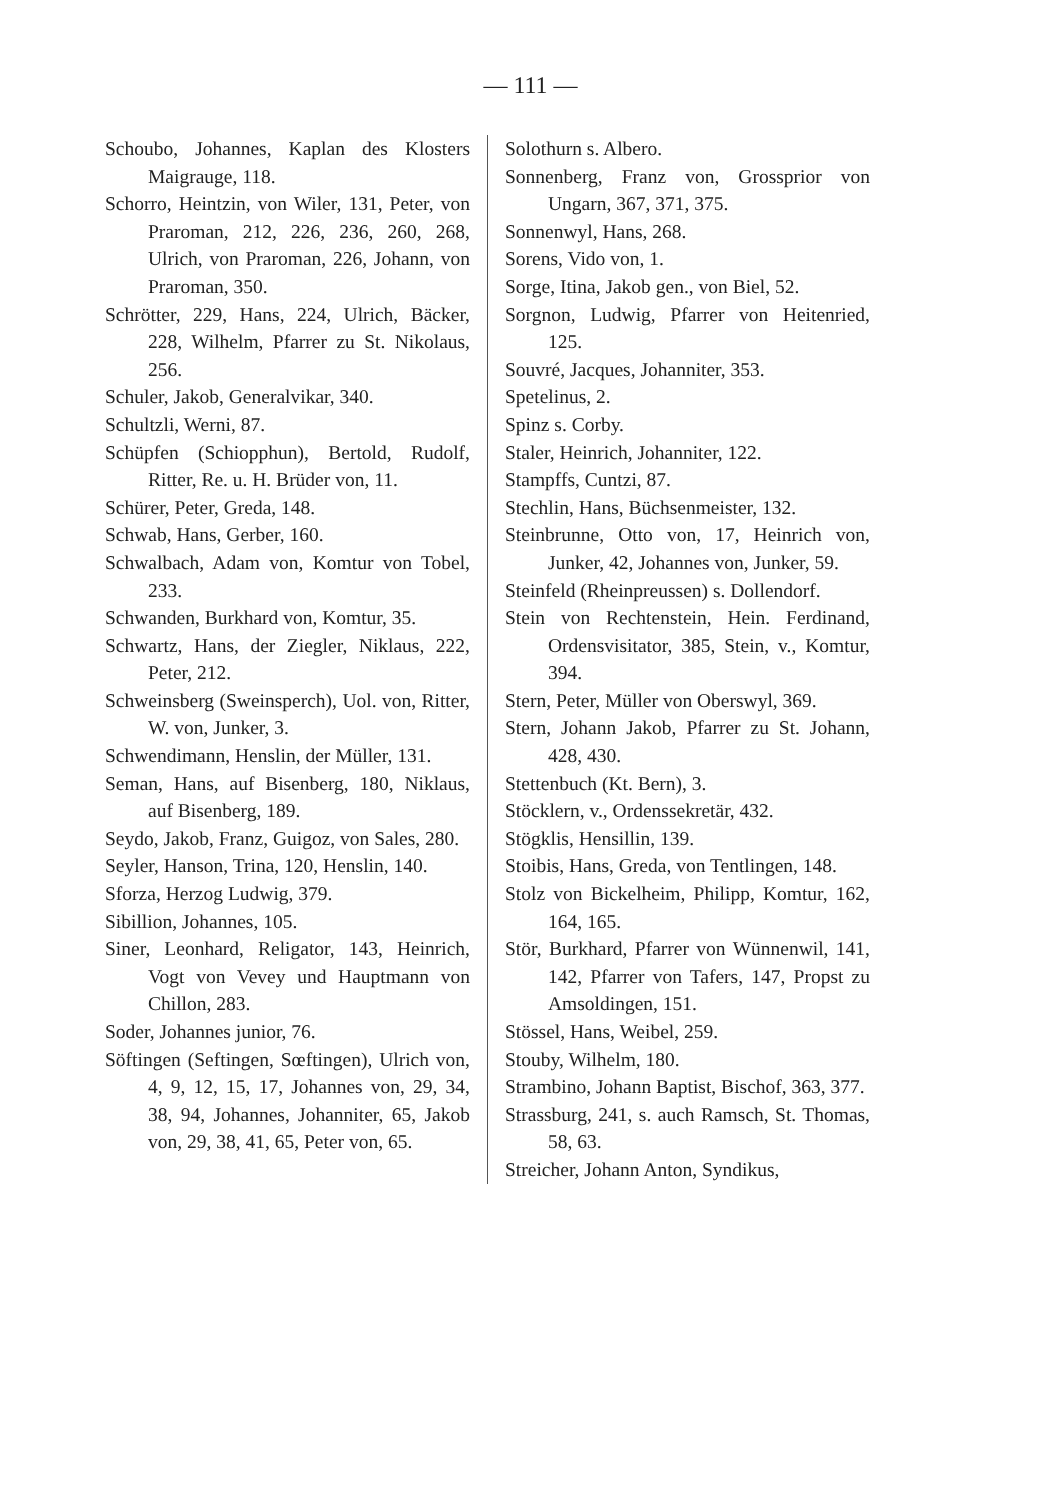— 111 —
Schoubo, Johannes, Kaplan des Klosters Maigrauge, 118.
Schorro, Heintzin, von Wiler, 131, Peter, von Praroman, 212, 226, 236, 260, 268, Ulrich, von Praroman, 226, Johann, von Praroman, 350.
Schrötter, 229, Hans, 224, Ulrich, Bäcker, 228, Wilhelm, Pfarrer zu St. Nikolaus, 256.
Schuler, Jakob, Generalvikar, 340.
Schultzli, Werni, 87.
Schüpfen (Schiopphun), Bertold, Rudolf, Ritter, Re. u. H. Brüder von, 11.
Schürer, Peter, Greda, 148.
Schwab, Hans, Gerber, 160.
Schwalbach, Adam von, Komtur von Tobel, 233.
Schwanden, Burkhard von, Komtur, 35.
Schwartz, Hans, der Ziegler, Niklaus, 222, Peter, 212.
Schweinsberg (Sweinsperch), Uol. von, Ritter, W. von, Junker, 3.
Schwendimann, Henslin, der Müller, 131.
Seman, Hans, auf Bisenberg, 180, Niklaus, auf Bisenberg, 189.
Seydo, Jakob, Franz, Guigoz, von Sales, 280.
Seyler, Hanson, Trina, 120, Henslin, 140.
Sforza, Herzog Ludwig, 379.
Sibillion, Johannes, 105.
Siner, Leonhard, Religator, 143, Heinrich, Vogt von Vevey und Hauptmann von Chillon, 283.
Soder, Johannes junior, 76.
Söftingen (Seftingen, Sœftingen), Ulrich von, 4, 9, 12, 15, 17, Johannes von, 29, 34, 38, 94, Johannes, Johanniter, 65, Jakob von, 29, 38, 41, 65, Peter von, 65.
Solothurn s. Albero.
Sonnenberg, Franz von, Grossprior von Ungarn, 367, 371, 375.
Sonnenwyl, Hans, 268.
Sorens, Vido von, 1.
Sorge, Itina, Jakob gen., von Biel, 52.
Sorgnon, Ludwig, Pfarrer von Heitenried, 125.
Souvré, Jacques, Johanniter, 353.
Spetelinus, 2.
Spinz s. Corby.
Staler, Heinrich, Johanniter, 122.
Stampffs, Cuntzi, 87.
Stechlin, Hans, Büchsenmeister, 132.
Steinbrunne, Otto von, 17, Heinrich von, Junker, 42, Johannes von, Junker, 59.
Steinfeld (Rheinpreussen) s. Dollendorf.
Stein von Rechtenstein, Hein. Ferdinand, Ordensvisitator, 385, Stein, v., Komtur, 394.
Stern, Peter, Müller von Oberswyl, 369.
Stern, Johann Jakob, Pfarrer zu St. Johann, 428, 430.
Stettenbuch (Kt. Bern), 3.
Stöcklern, v., Ordenssekretär, 432.
Stögklis, Hensillin, 139.
Stoibis, Hans, Greda, von Tentlingen, 148.
Stolz von Bickelheim, Philipp, Komtur, 162, 164, 165.
Stör, Burkhard, Pfarrer von Wünnenwil, 141, 142, Pfarrer von Tafers, 147, Propst zu Amsoldingen, 151.
Stössel, Hans, Weibel, 259.
Stouby, Wilhelm, 180.
Strambino, Johann Baptist, Bischof, 363, 377.
Strassburg, 241, s. auch Ramsch, St. Thomas, 58, 63.
Streicher, Johann Anton, Syndikus,